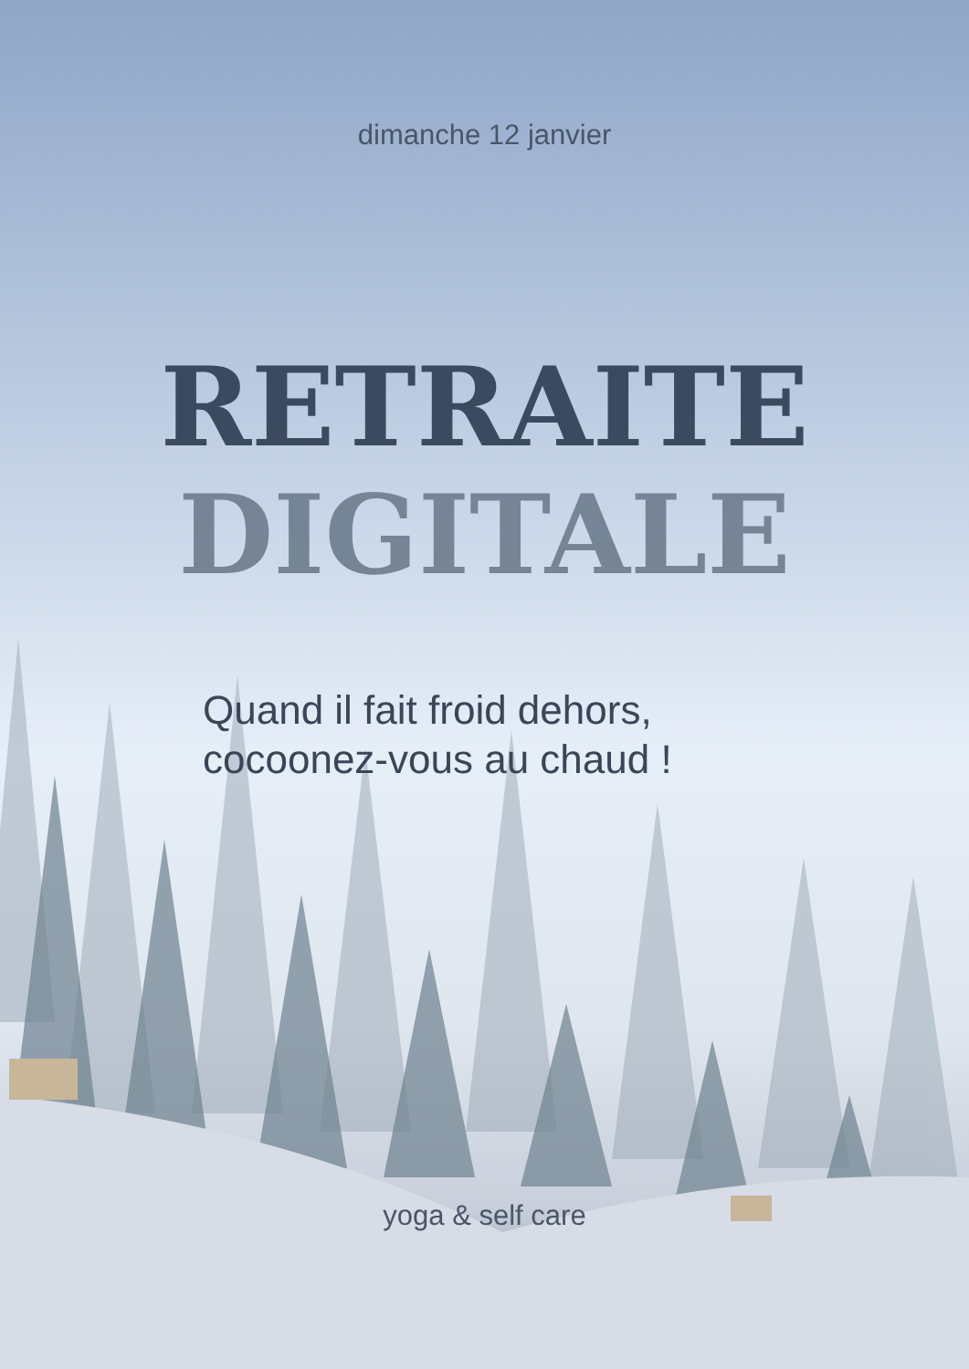dimanche 12 janvier
RETRAITE
DIGITALE
Quand il fait froid dehors,
cocoonez-vous au chaud !
yoga & self care